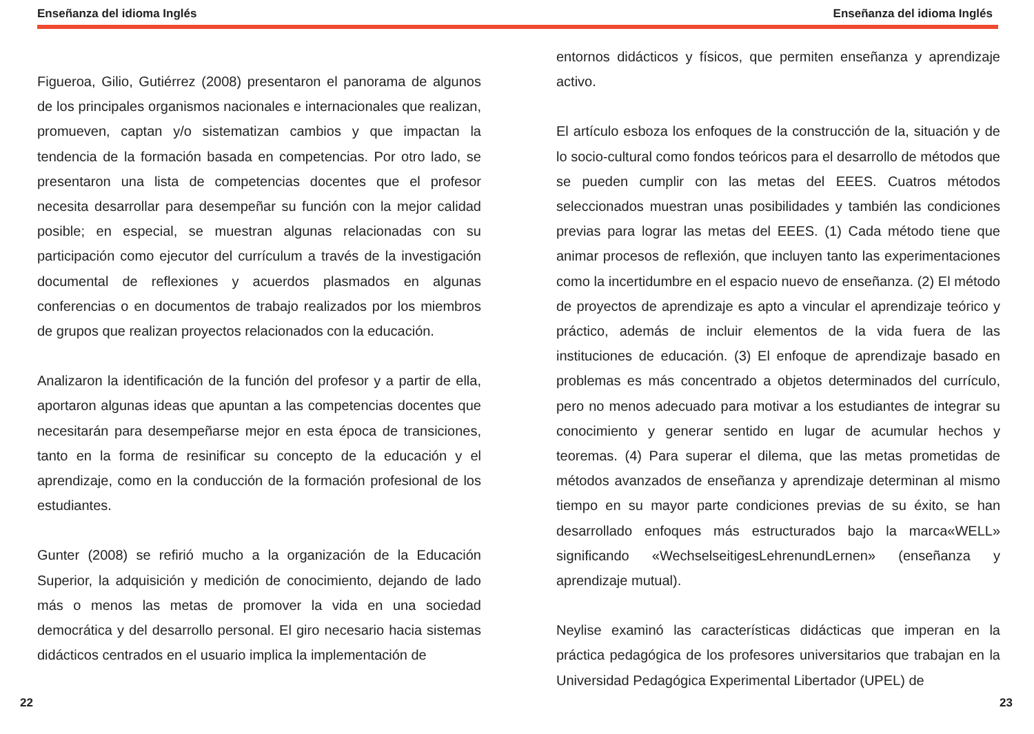Enseñanza del idioma Inglés Enseñanza del idioma Inglés
Figueroa, Gilio, Gutiérrez (2008) presentaron el panorama de algunos de los principales organismos nacionales e internacionales que realizan, promueven, captan y/o sistematizan cambios y que impactan la tendencia de la formación basada en competencias. Por otro lado, se presentaron una lista de competencias docentes que el profesor necesita desarrollar para desempeñar su función con la mejor calidad posible; en especial, se muestran algunas relacionadas con su participación como ejecutor del currículum a través de la investigación documental de reflexiones y acuerdos plasmados en algunas conferencias o en documentos de trabajo realizados por los miembros de grupos que realizan proyectos relacionados con la educación.
Analizaron la identificación de la función del profesor y a partir de ella, aportaron algunas ideas que apuntan a las competencias docentes que necesitarán para desempeñarse mejor en esta época de transiciones, tanto en la forma de resinificar su concepto de la educación y el aprendizaje, como en la conducción de la formación profesional de los estudiantes.
Gunter (2008) se refirió mucho a la organización de la Educación Superior, la adquisición y medición de conocimiento, dejando de lado más o menos las metas de promover la vida en una sociedad democrática y del desarrollo personal. El giro necesario hacia sistemas didácticos centrados en el usuario implica la implementación de
entornos didácticos y físicos, que permiten enseñanza y aprendizaje activo.
El artículo esboza los enfoques de la construcción de la, situación y de lo socio-cultural como fondos teóricos para el desarrollo de métodos que se pueden cumplir con las metas del EEES. Cuatros métodos seleccionados muestran unas posibilidades y también las condiciones previas para lograr las metas del EEES. (1) Cada método tiene que animar procesos de reflexión, que incluyen tanto las experimentaciones como la incertidumbre en el espacio nuevo de enseñanza. (2) El método de proyectos de aprendizaje es apto a vincular el aprendizaje teórico y práctico, además de incluir elementos de la vida fuera de las instituciones de educación. (3) El enfoque de aprendizaje basado en problemas es más concentrado a objetos determinados del currículo, pero no menos adecuado para motivar a los estudiantes de integrar su conocimiento y generar sentido en lugar de acumular hechos y teoremas. (4) Para superar el dilema, que las metas prometidas de métodos avanzados de enseñanza y aprendizaje determinan al mismo tiempo en su mayor parte condiciones previas de su éxito, se han desarrollado enfoques más estructurados bajo la marca«WELL» significando «WechselseitigesLehrenundLernen» (enseñanza y aprendizaje mutual).
Neylise examinó las características didácticas que imperan en la práctica pedagógica de los profesores universitarios que trabajan en la Universidad Pedagógica Experimental Libertador (UPEL) de
22 23